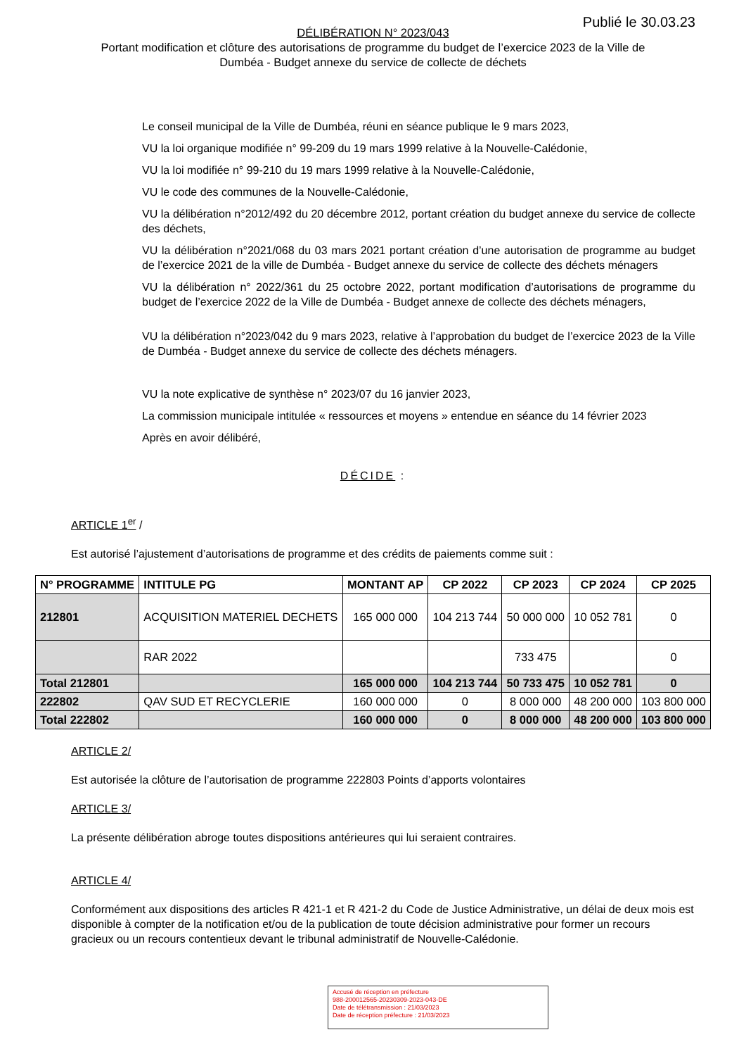Publié le 30.03.23
DÉLIBÉRATION N° 2023/043
Portant modification et clôture des autorisations de programme du budget de l’exercice 2023 de la Ville de
Dumbéa - Budget annexe du service de collecte de déchets
Le conseil municipal de la Ville de Dumbéa, réuni en séance publique le 9 mars 2023,
VU la loi organique modifiée n° 99-209 du 19 mars 1999 relative à la Nouvelle-Calédonie,
VU la loi modifiée n° 99-210 du 19 mars 1999 relative à la Nouvelle-Calédonie,
VU le code des communes de la Nouvelle-Calédonie,
VU la délibération n°2012/492 du 20 décembre 2012, portant création du budget annexe du service de collecte des déchets,
VU la délibération n°2021/068 du 03 mars 2021 portant création d’une autorisation de programme au budget de l’exercice 2021 de la ville de Dumbéa - Budget annexe du service de collecte des déchets ménagers
VU la délibération n° 2022/361 du 25 octobre 2022, portant modification d’autorisations de programme du budget de l’exercice 2022 de la Ville de Dumbéa - Budget annexe de collecte des déchets ménagers,
VU la délibération n°2023/042 du 9 mars 2023, relative à l’approbation du budget de l’exercice 2023 de la Ville de Dumbéa - Budget annexe du service de collecte des déchets ménagers.
VU la note explicative de synthèse n° 2023/07 du 16 janvier 2023,
La commission municipale intitulée « ressources et moyens » entendue en séance du 14 février 2023
Après en avoir délibéré,
DÉCIDE :
ARTICLE 1<sup>er</sup> /
Est autorisé l’ajustement d’autorisations de programme et des crédits de paiements comme suit :
| N° PROGRAMME | INTITULE PG | MONTANT AP | CP 2022 | CP 2023 | CP 2024 | CP 2025 |
| --- | --- | --- | --- | --- | --- | --- |
| 212801 | ACQUISITION MATERIEL DECHETS | 165 000 000 | 104 213 744 | 50 000 000 | 10 052 781 | 0 |
| | RAR 2022 | | | 733 475 | | 0 |
| Total 212801 | | 165 000 000 | 104 213 744 | 50 733 475 | 10 052 781 | 0 |
| 222802 | QAV SUD ET RECYCLERIE | 160 000 000 | 0 | 8 000 000 | 48 200 000 | 103 800 000 |
| Total 222802 | | 160 000 000 | 0 | 8 000 000 | 48 200 000 | 103 800 000 |
ARTICLE 2/
Est autorisée la clôture de l’autorisation de programme 222803 Points d’apports volontaires
ARTICLE 3/
La présente délibération abroge toutes dispositions antérieures qui lui seraient contraires.
ARTICLE 4/
Conformément aux dispositions des articles R 421-1 et R 421-2 du Code de Justice Administrative, un délai de deux mois est disponible à compter de la notification et/ou de la publication de toute décision administrative pour former un recours gracieux ou un recours contentieux devant le tribunal administratif de Nouvelle-Calédonie.
Accusé de réception en préfecture
988-200012565-20230309-2023-043-DE
Date de télétransmission : 21/03/2023
Date de réception préfecture : 21/03/2023